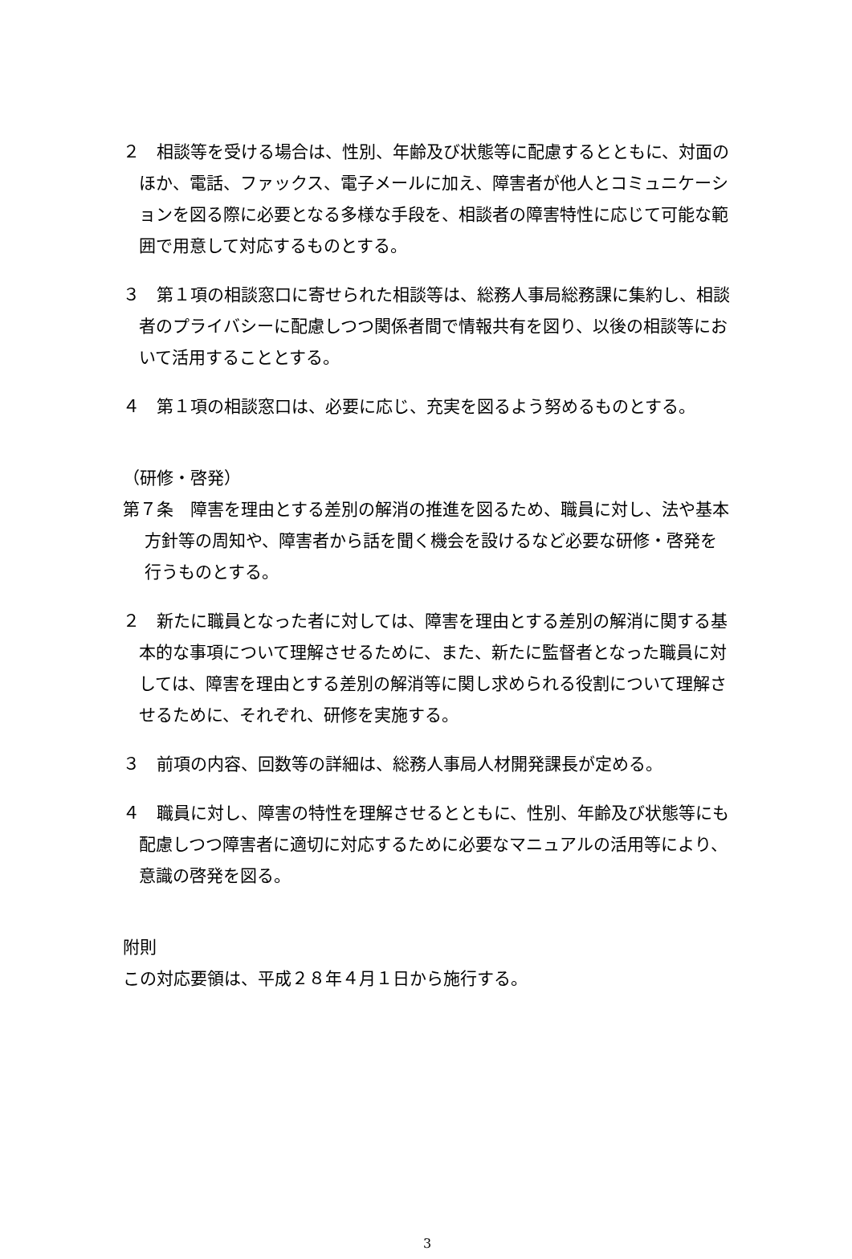２　相談等を受ける場合は、性別、年齢及び状態等に配慮するとともに、対面のほか、電話、ファックス、電子メールに加え、障害者が他人とコミュニケーションを図る際に必要となる多様な手段を、相談者の障害特性に応じて可能な範囲で用意して対応するものとする。
３　第１項の相談窓口に寄せられた相談等は、総務人事局総務課に集約し、相談者のプライバシーに配慮しつつ関係者間で情報共有を図り、以後の相談等において活用することとする。
４　第１項の相談窓口は、必要に応じ、充実を図るよう努めるものとする。
（研修・啓発）
第７条　障害を理由とする差別の解消の推進を図るため、職員に対し、法や基本方針等の周知や、障害者から話を聞く機会を設けるなど必要な研修・啓発を行うものとする。
２　新たに職員となった者に対しては、障害を理由とする差別の解消に関する基本的な事項について理解させるために、また、新たに監督者となった職員に対しては、障害を理由とする差別の解消等に関し求められる役割について理解させるために、それぞれ、研修を実施する。
３　前項の内容、回数等の詳細は、総務人事局人材開発課長が定める。
４　職員に対し、障害の特性を理解させるとともに、性別、年齢及び状態等にも配慮しつつ障害者に適切に対応するために必要なマニュアルの活用等により、意識の啓発を図る。
附則
この対応要領は、平成２８年４月１日から施行する。
3